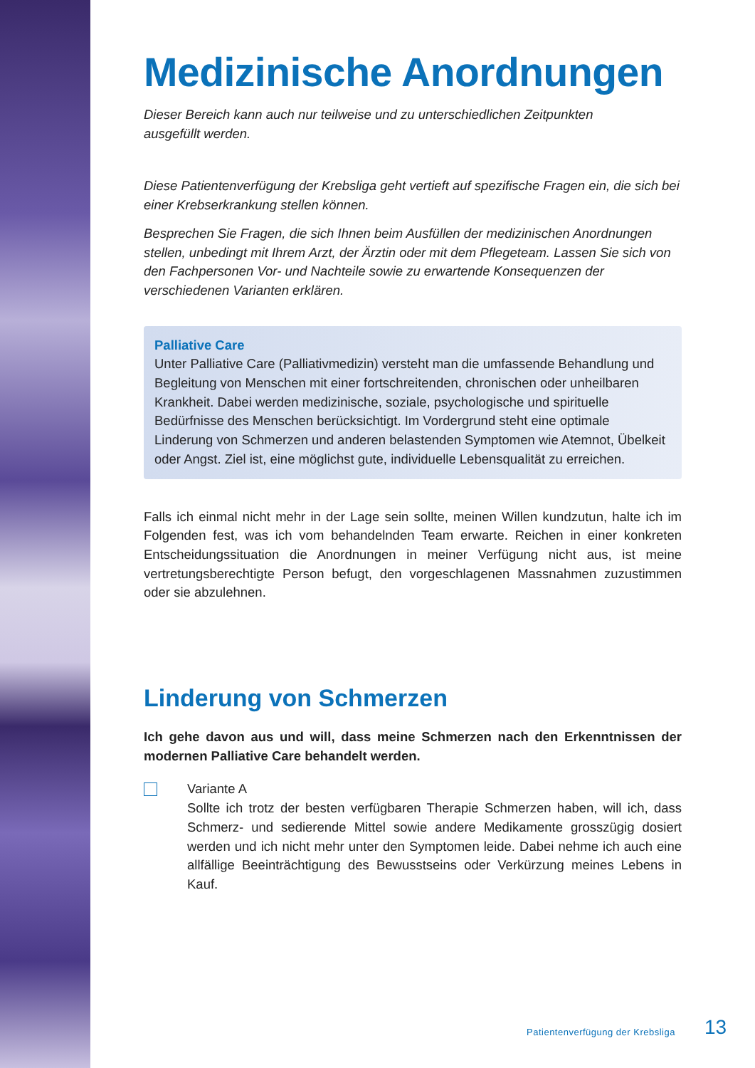Medizinische Anordnungen
Dieser Bereich kann auch nur teilweise und zu unterschiedlichen Zeitpunkten
ausgefüllt werden.
Diese Patientenverfügung der Krebsliga geht vertieft auf spezifische Fragen ein, die sich bei einer Krebserkrankung stellen können.
Besprechen Sie Fragen, die sich Ihnen beim Ausfüllen der medizinischen Anordnungen stellen, unbedingt mit Ihrem Arzt, der Ärztin oder mit dem Pflegeteam. Lassen Sie sich von den Fachpersonen Vor- und Nachteile sowie zu erwartende Konsequenzen der verschiedenen Varianten erklären.
Palliative Care
Unter Palliative Care (Palliativmedizin) versteht man die umfassende Behandlung und Begleitung von Menschen mit einer fortschreitenden, chronischen oder unheilbaren Krankheit. Dabei werden medizinische, soziale, psychologische und spirituelle Bedürfnisse des Menschen berücksichtigt. Im Vordergrund steht eine optimale Linderung von Schmerzen und anderen belastenden Symptomen wie Atemnot, Übelkeit oder Angst. Ziel ist, eine möglichst gute, individuelle Lebensqualität zu erreichen.
Falls ich einmal nicht mehr in der Lage sein sollte, meinen Willen kundzutun, halte ich im Folgenden fest, was ich vom behandelnden Team erwarte. Reichen in einer konkreten Entscheidungssituation die Anordnungen in meiner Verfügung nicht aus, ist meine vertretungsberechtigte Person befugt, den vorgeschlagenen Massnahmen zuzustimmen oder sie abzulehnen.
Linderung von Schmerzen
Ich gehe davon aus und will, dass meine Schmerzen nach den Erkenntnissen der modernen Palliative Care behandelt werden.
Variante A
Sollte ich trotz der besten verfügbaren Therapie Schmerzen haben, will ich, dass Schmerz- und sedierende Mittel sowie andere Medikamente grosszügig dosiert werden und ich nicht mehr unter den Symptomen leide. Dabei nehme ich auch eine allfällige Beeinträchtigung des Bewusstseins oder Verkürzung meines Lebens in Kauf.
Patientenverfügung der Krebsliga
13